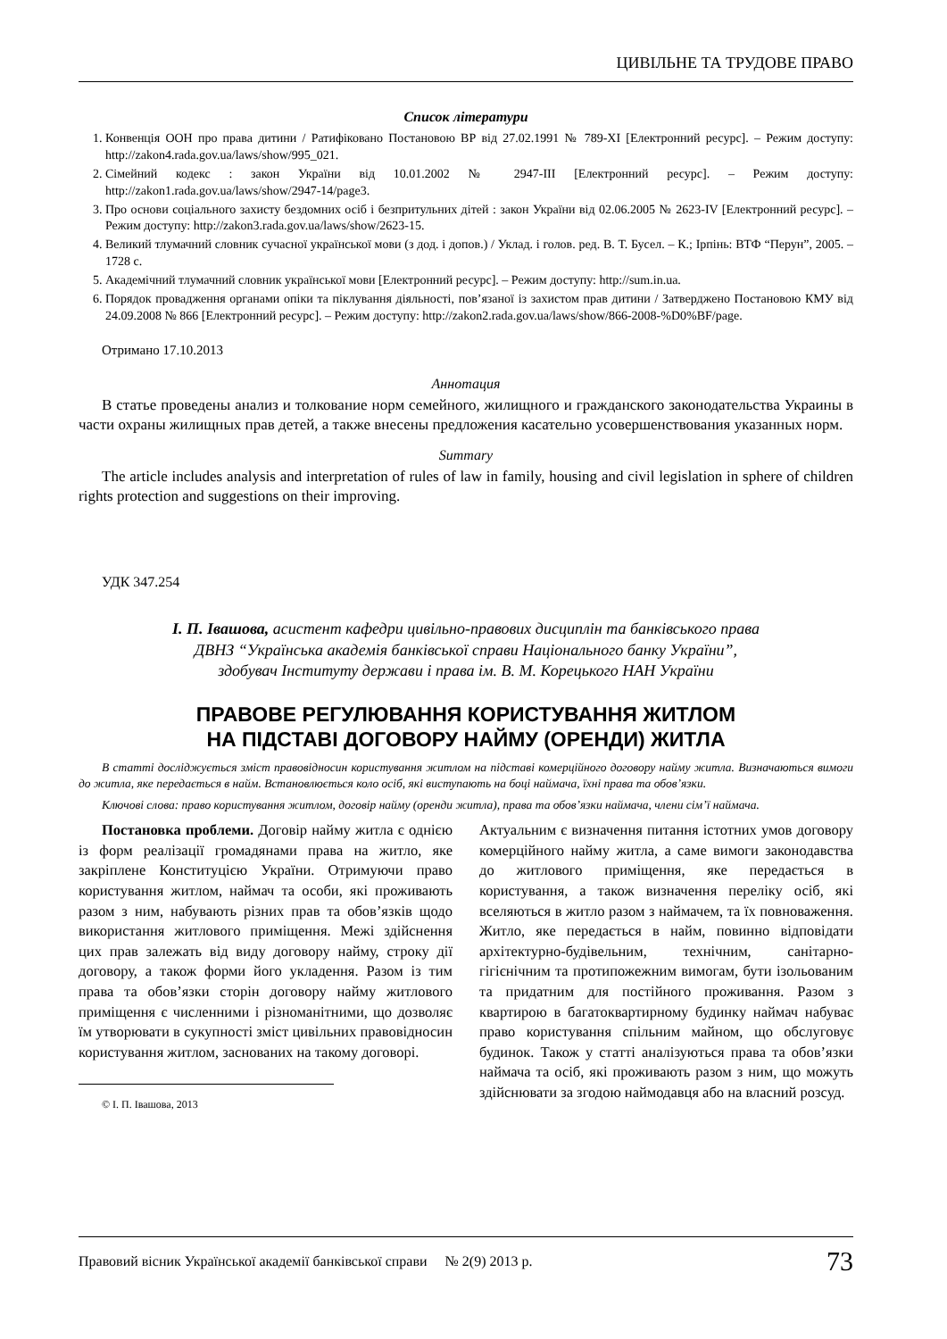ЦИВІЛЬНЕ ТА ТРУДОВЕ ПРАВО
Список літератури
1. Конвенція ООН про права дитини / Ратифіковано Постановою ВР від 27.02.1991 № 789-XI [Електронний ресурс]. – Режим доступу: http://zakon4.rada.gov.ua/laws/show/995_021.
2. Сімейний кодекс : закон України від 10.01.2002 № 2947-III [Електронний ресурс]. – Режим доступу: http://zakon1.rada.gov.ua/laws/show/2947-14/page3.
3. Про основи соціального захисту бездомних осіб і безпритульних дітей : закон України від 02.06.2005 № 2623-IV [Електронний ресурс]. – Режим доступу: http://zakon3.rada.gov.ua/laws/show/2623-15.
4. Великий тлумачний словник сучасної української мови (з дод. і допов.) / Уклад. і голов. ред. В. Т. Бусел. – К.; Ірпінь: ВТФ “Перун”, 2005. – 1728 с.
5. Академічний тлумачний словник української мови [Електронний ресурс]. – Режим доступу: http://sum.in.ua.
6. Порядок провадження органами опіки та піклування діяльності, пов’язаної із захистом прав дитини / Затверджено Постановою КМУ від 24.09.2008 № 866 [Електронний ресурс]. – Режим доступу: http://zakon2.rada.gov.ua/laws/show/866-2008-%D0%BF/page.
Отримано 17.10.2013
Аннотация
В статье проведены анализ и толкование норм семейного, жилищного и гражданского законодательства Украины в части охраны жилищных прав детей, а также внесены предложения касательно усовершенствования указанных норм.
Summary
The article includes analysis and interpretation of rules of law in family, housing and civil legislation in sphere of children rights protection and suggestions on their improving.
УДК 347.254
І. П. Івашова, асистент кафедри цивільно-правових дисциплін та банківського права
ДВНЗ “Українська академія банківської справи Національного банку України”,
здобувач Інституту держави і права ім. В. М. Корецького НАН України
ПРАВОВЕ РЕГУЛЮВАННЯ КОРИСТУВАННЯ ЖИТЛОМ
НА ПІДСТАВІ ДОГОВОРУ НАЙМУ (ОРЕНДИ) ЖИТЛА
В статті досліджується зміст правовідносин користування житлом на підставі комерційного договору найму житла. Визначаються вимоги до житла, яке передається в найм. Встановлюється коло осіб, які виступають на боці наймача, їхні права та обов’язки.
Ключові слова: право користування житлом, договір найму (оренди житла), права та обов’язки наймача, члени сім’ї наймача.
Постановка проблеми. Договір найму житла є однією із форм реалізації громадянами права на житло, яке закріплене Конституцією України. Отримуючи право користування житлом, наймач та особи, які проживають разом з ним, набувають різних прав та обов’язків щодо використання житлового приміщення. Межі здійснення цих прав залежать від виду договору найму, строку дії договору, а також форми його укладення. Разом із тим права та обов’язки сторін договору найму житлового приміщення є численними і різноманітними, що дозволяє їм утворювати в сукупності зміст цивільних правовідносин користування житлом, заснованих на такому договорі.
© І. П. Івашова, 2013
Актуальним є визначення питання істотних умов договору комерційного найму житла, а саме вимоги законодавства до житлового приміщення, яке передається в користування, а також визначення переліку осіб, які вселяються в житло разом з наймачем, та їх повноваження. Житло, яке передається в найм, повинно відповідати архітектурно-будівельним, технічним, санітарно-гігієнічним та протипожежним вимогам, бути ізольованим та придатним для постійного проживання. Разом з квартирою в багатоквартирному будинку наймач набуває право користування спільним майном, що обслуговує будинок. Також у статті аналізуються права та обов’язки наймача та осіб, які проживають разом з ним, що можуть здійснювати за згодою наймодавця або на власний розсуд.
Правовий вісник Української академії банківської справи № 2(9) 2013 р. 73